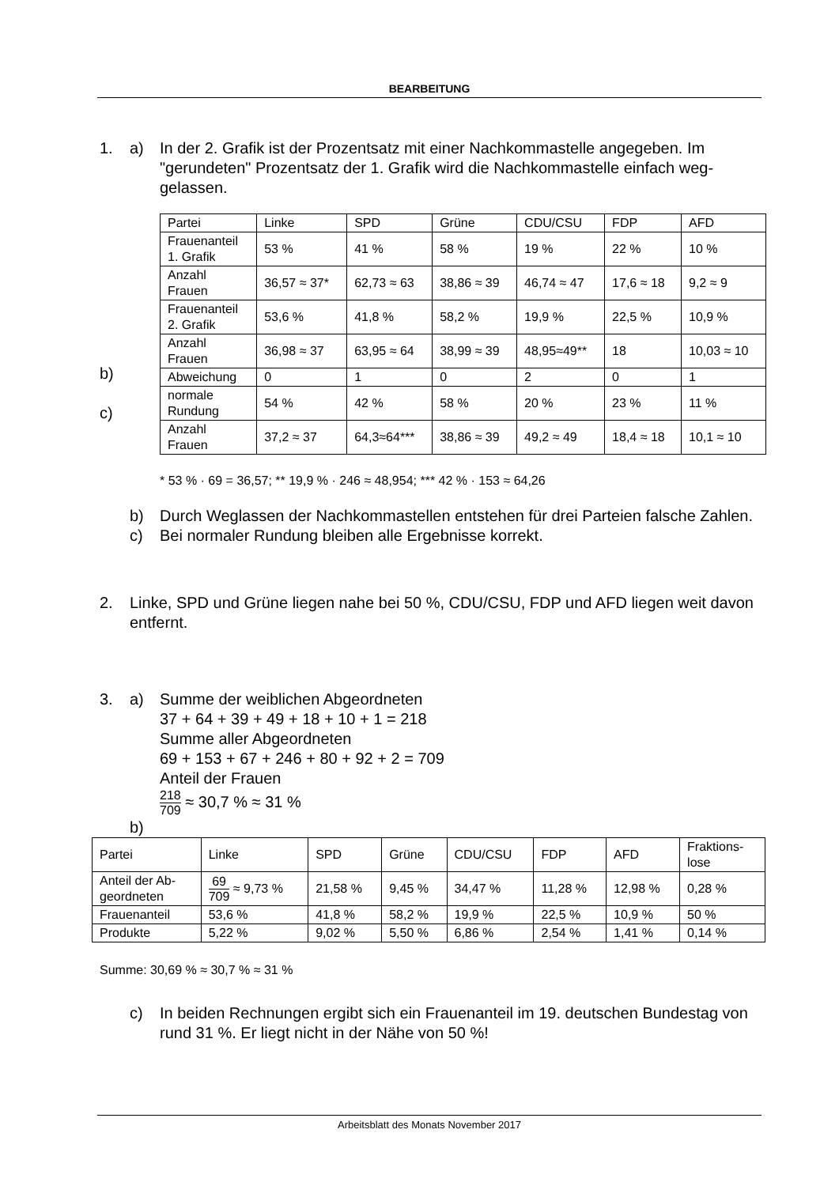BEARBEITUNG
1. a) In der 2. Grafik ist der Prozentsatz mit einer Nachkommastelle angegeben. Im "gerundeten" Prozentsatz der 1. Grafik wird die Nachkommastelle einfach weg-gelassen.
b)
c)
| Partei | Linke | SPD | Grüne | CDU/CSU | FDP | AFD |
| Frauenanteil 1. Grafik | 53 % | 41 % | 58 % | 19 % | 22 % | 10 % |
| Anzahl Frauen | 36,57 ≈ 37* | 62,73 ≈ 63 | 38,86 ≈ 39 | 46,74 ≈ 47 | 17,6 ≈ 18 | 9,2 ≈ 9 |
| Frauenanteil 2. Grafik | 53,6 % | 41,8 % | 58,2 % | 19,9 % | 22,5 % | 10,9 % |
| Anzahl Frauen | 36,98 ≈ 37 | 63,95 ≈ 64 | 38,99 ≈ 39 | 48,95≈49** | 18 | 10,03 ≈ 10 |
| Abweichung | 0 | 1 | 0 | 2 | 0 | 1 |
| normale Rundung | 54 % | 42 % | 58 % | 20 % | 23 % | 11 % |
| Anzahl Frauen | 37,2 ≈ 37 | 64,3≈64*** | 38,86 ≈ 39 | 49,2 ≈ 49 | 18,4 ≈ 18 | 10,1 ≈ 10 |
* 53 % · 69 = 36,57; ** 19,9 % · 246 ≈ 48,954; *** 42 % · 153 ≈ 64,26
b) Durch Weglassen der Nachkommastellen entstehen für drei Parteien falsche Zahlen.
c) Bei normaler Rundung bleiben alle Ergebnisse korrekt.
2. Linke, SPD und Grüne liegen nahe bei 50 %, CDU/CSU, FDP und AFD liegen weit davon entfernt.
3. a) Summe der weiblichen Abgeordneten
37 + 64 + 39 + 49 + 18 + 10 + 1 = 218
Summe aller Abgeordneten
69 + 153 + 67 + 246 + 80 + 92 + 2 = 709
Anteil der Frauen
218 709 ≈ 30,7 % ≈ 31 %
b)
| Partei | Linke | SPD | Grüne | CDU/CSU | FDP | AFD | Fraktions- lose |
| Anteil der Ab- geordneten | 69 709 ≈ 9,73 % | 21,58 % | 9,45 % | 34,47 % | 11,28 % | 12,98 % | 0,28 % |
| Frauenanteil | 53,6 % | 41,8 % | 58,2 % | 19,9 % | 22,5 % | 10,9 % | 50 % |
| Produkte | 5,22 % | 9,02 % | 5,50 % | 6,86 % | 2,54 % | 1,41 % | 0,14 % |
Summe: 30,69 % ≈ 30,7 % ≈ 31 %
c) In beiden Rechnungen ergibt sich ein Frauenanteil im 19. deutschen Bundestag von rund 31 %. Er liegt nicht in der Nähe von 50 %!
Arbeitsblatt des Monats November 2017